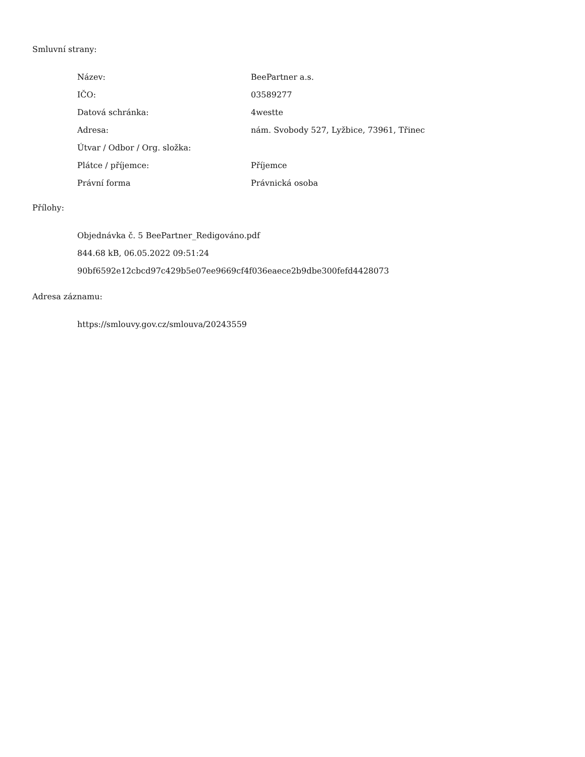Smluvní strany:
| Název: | BeePartner a.s. |
| IČO: | 03589277 |
| Datová schránka: | 4westte |
| Adresa: | nám. Svobody 527, Lyžbice, 73961, Třinec |
| Útvar / Odbor / Org. složka: | |
| Plátce / příjemce: | Příjemce |
| Právní forma | Právnická osoba |
Přílohy:
Objednávka č. 5 BeePartner_Redigováno.pdf
844.68 kB, 06.05.2022 09:51:24
90bf6592e12cbcd97c429b5e07ee9669cf4f036eaece2b9dbe300fefd4428073
Adresa záznamu:
https://smlouvy.gov.cz/smlouva/20243559